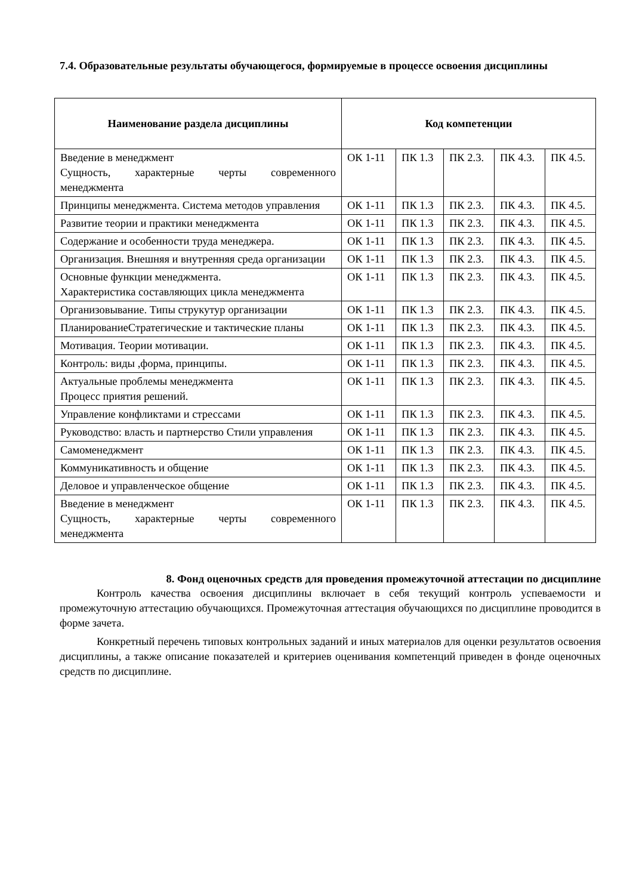7.4. Образовательные результаты обучающегося, формируемые в процессе освоения дисциплины
| Наименование раздела дисциплины | Код компетенции | | | | |
| --- | --- | --- | --- | --- | --- |
| Введение в менеджмент Сущность, характерные черты современного менеджмента | ОК 1-11 | ПК 1.3 | ПК 2.3. | ПК 4.3. | ПК 4.5. |
| Принципы менеджмента. Система методов управления | ОК 1-11 | ПК 1.3 | ПК 2.3. | ПК 4.3. | ПК 4.5. |
| Развитие теории и практики менеджмента | ОК 1-11 | ПК 1.3 | ПК 2.3. | ПК 4.3. | ПК 4.5. |
| Содержание и особенности труда менеджера. | ОК 1-11 | ПК 1.3 | ПК 2.3. | ПК 4.3. | ПК 4.5. |
| Организация. Внешняя и внутренняя среда организации | ОК 1-11 | ПК 1.3 | ПК 2.3. | ПК 4.3. | ПК 4.5. |
| Основные функции менеджмента. Характеристика составляющих цикла менеджмента | ОК 1-11 | ПК 1.3 | ПК 2.3. | ПК 4.3. | ПК 4.5. |
| Организовывание. Типы струкутур организации | ОК 1-11 | ПК 1.3 | ПК 2.3. | ПК 4.3. | ПК 4.5. |
| ПланированиеСтратегические и тактические планы | ОК 1-11 | ПК 1.3 | ПК 2.3. | ПК 4.3. | ПК 4.5. |
| Мотивация. Теории мотивации. | ОК 1-11 | ПК 1.3 | ПК 2.3. | ПК 4.3. | ПК 4.5. |
| Контроль: виды ,форма, принципы. | ОК 1-11 | ПК 1.3 | ПК 2.3. | ПК 4.3. | ПК 4.5. |
| Актуальные проблемы менеджмента Процесс прия­тия решений. | ОК 1-11 | ПК 1.3 | ПК 2.3. | ПК 4.3. | ПК 4.5. |
| Управление конфликтами и стрессами | ОК 1-11 | ПК 1.3 | ПК 2.3. | ПК 4.3. | ПК 4.5. |
| Руководство: власть и партнерство Стили управления | ОК 1-11 | ПК 1.3 | ПК 2.3. | ПК 4.3. | ПК 4.5. |
| Самоменеджмент | ОК 1-11 | ПК 1.3 | ПК 2.3. | ПК 4.3. | ПК 4.5. |
| Коммуникативность и общение | ОК 1-11 | ПК 1.3 | ПК 2.3. | ПК 4.3. | ПК 4.5. |
| Деловое и управленческое общение | ОК 1-11 | ПК 1.3 | ПК 2.3. | ПК 4.3. | ПК 4.5. |
| Введение в менеджмент Сущность, характерные черты современного менеджмента | ОК 1-11 | ПК 1.3 | ПК 2.3. | ПК 4.3. | ПК 4.5. |
8. Фонд оценочных средств для проведения промежуточной аттестации по дисциплине
Контроль качества освоения дисциплины включает в себя текущий контроль успеваемости и промежуточную аттестацию обучающихся. Промежуточная аттестация обучающихся по дисциплине проводится в форме зачета.
Конкретный перечень типовых контрольных заданий и иных материалов для оценки результатов освоения дисциплины, а также описание показателей и критериев оценивания компетенций приведен в фонде оценочных средств по дисциплине.